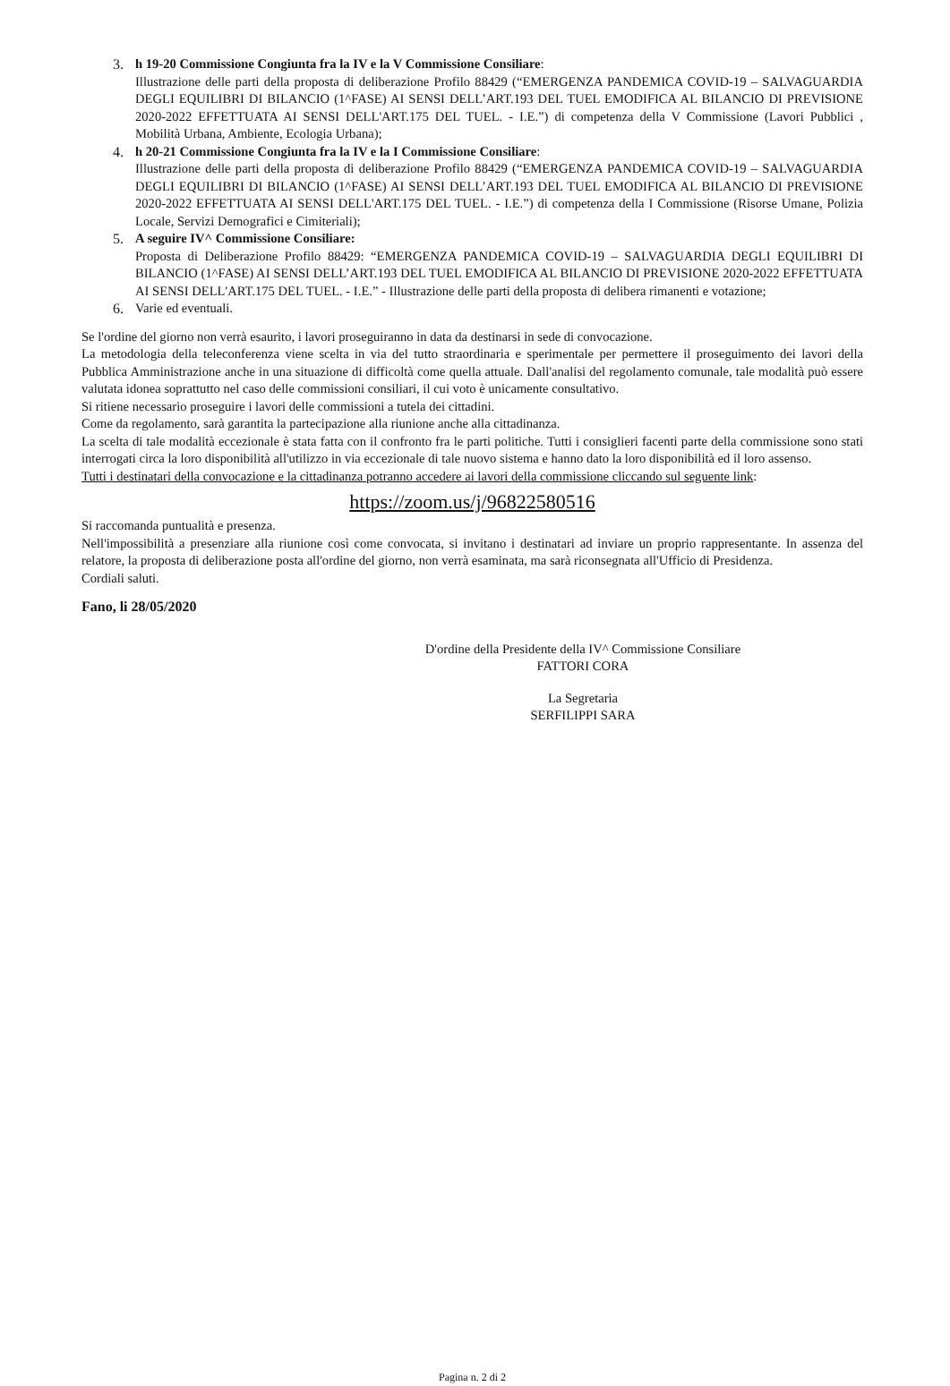3. h 19-20 Commissione Congiunta fra la IV e la V Commissione Consiliare:
Illustrazione delle parti della proposta di deliberazione Profilo 88429 (“EMERGENZA PANDEMICA COVID-19 – SALVAGUARDIA DEGLI EQUILIBRI DI BILANCIO (1^FASE) AI SENSI DELL’ART.193 DEL TUEL EMODIFICA AL BILANCIO DI PREVISIONE 2020-2022 EFFETTUATA AI SENSI DELL'ART.175 DEL TUEL. - I.E.”) di competenza della V Commissione (Lavori Pubblici , Mobilità Urbana, Ambiente, Ecologia Urbana);
4. h 20-21 Commissione Congiunta fra la IV e la I Commissione Consiliare:
Illustrazione delle parti della proposta di deliberazione Profilo 88429 (“EMERGENZA PANDEMICA COVID-19 – SALVAGUARDIA DEGLI EQUILIBRI DI BILANCIO (1^FASE) AI SENSI DELL’ART.193 DEL TUEL EMODIFICA AL BILANCIO DI PREVISIONE 2020-2022 EFFETTUATA AI SENSI DELL'ART.175 DEL TUEL. - I.E.”) di competenza della I Commissione (Risorse Umane, Polizia Locale, Servizi Demografici e Cimiteriali);
5. A seguire IV^ Commissione Consiliare:
Proposta di Deliberazione Profilo 88429: “EMERGENZA PANDEMICA COVID-19 – SALVAGUARDIA DEGLI EQUILIBRI DI BILANCIO (1^FASE) AI SENSI DELL’ART.193 DEL TUEL EMODIFICA AL BILANCIO DI PREVISIONE 2020-2022 EFFETTUATA AI SENSI DELL'ART.175 DEL TUEL. - I.E.” - Illustrazione delle parti della proposta di delibera rimanenti e votazione;
6. Varie ed eventuali.
Se l'ordine del giorno non verrà esaurito, i lavori proseguiranno in data da destinarsi in sede di convocazione.
La metodologia della teleconferenza viene scelta in via del tutto straordinaria e sperimentale per permettere il proseguimento dei lavori della Pubblica Amministrazione anche in una situazione di difficoltà come quella attuale. Dall'analisi del regolamento comunale, tale modalità può essere valutata idonea soprattutto nel caso delle commissioni consiliari, il cui voto è unicamente consultativo.
Si ritiene necessario proseguire i lavori delle commissioni a tutela dei cittadini.
Come da regolamento, sarà garantita la partecipazione alla riunione anche alla cittadinanza.
La scelta di tale modalità eccezionale è stata fatta con il confronto fra le parti politiche. Tutti i consiglieri facenti parte della commissione sono stati interrogati circa la loro disponibilità all'utilizzo in via eccezionale di tale nuovo sistema e hanno dato la loro disponibilità ed il loro assenso.
Tutti i destinatari della convocazione e la cittadinanza potranno accedere ai lavori della commissione cliccando sul seguente link:
https://zoom.us/j/96822580516
Si raccomanda puntualità e presenza.
Nell'impossibilità a presenziare alla riunione così come convocata, si invitano i destinatari ad inviare un proprio rappresentante. In assenza del relatore, la proposta di deliberazione posta all'ordine del giorno, non verrà esaminata, ma sarà riconsegnata all'Ufficio di Presidenza.
Cordiali saluti.
Fano, li 28/05/2020
D'ordine della Presidente della IV^ Commissione Consiliare
FATTORI CORA
La Segretaria
SERFILIPPI SARA
Pagina n. 2 di 2